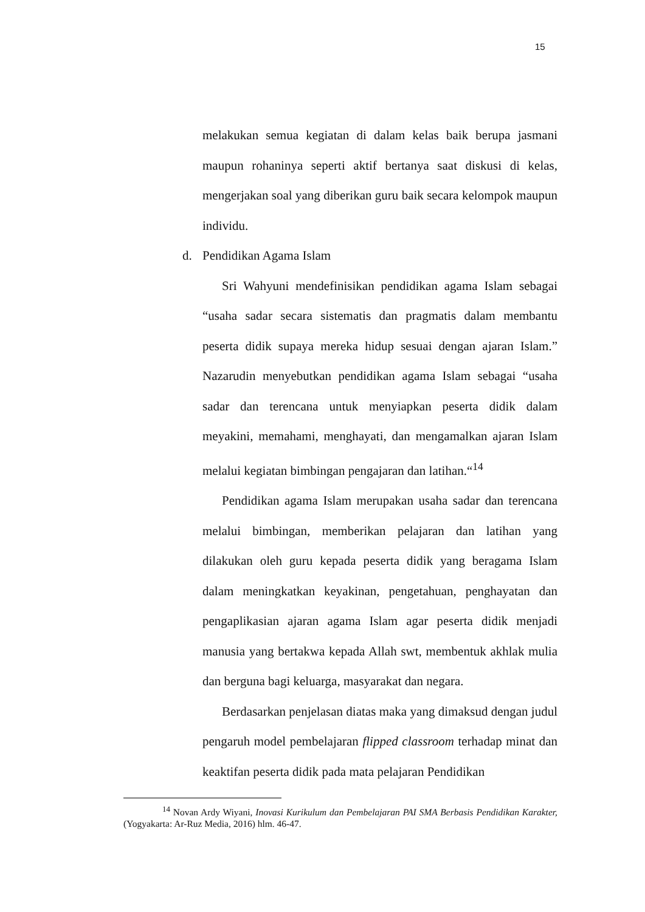15
melakukan semua kegiatan di dalam kelas baik berupa jasmani maupun rohaninya seperti aktif bertanya saat diskusi di kelas, mengerjakan soal yang diberikan guru baik secara kelompok maupun individu.
d. Pendidikan Agama Islam
Sri Wahyuni mendefinisikan pendidikan agama Islam sebagai “usaha sadar secara sistematis dan pragmatis dalam membantu peserta didik supaya mereka hidup sesuai dengan ajaran Islam.” Nazarudin menyebutkan pendidikan agama Islam sebagai “usaha sadar dan terencana untuk menyiapkan peserta didik dalam meyakini, memahami, menghayati, dan mengamalkan ajaran Islam melalui kegiatan bimbingan pengajaran dan latihan.“<sup>14</sup>
Pendidikan agama Islam merupakan usaha sadar dan terencana melalui bimbingan, memberikan pelajaran dan latihan yang dilakukan oleh guru kepada peserta didik yang beragama Islam dalam meningkatkan keyakinan, pengetahuan, penghayatan dan pengaplikasian ajaran agama Islam agar peserta didik menjadi manusia yang bertakwa kepada Allah swt, membentuk akhlak mulia dan berguna bagi keluarga, masyarakat dan negara.
Berdasarkan penjelasan diatas maka yang dimaksud dengan judul pengaruh model pembelajaran flipped classroom terhadap minat dan keaktifan peserta didik pada mata pelajaran Pendidikan
<sup>14</sup> Novan Ardy Wiyani, Inovasi Kurikulum dan Pembelajaran PAI SMA Berbasis Pendidikan Karakter, (Yogyakarta: Ar-Ruz Media, 2016) hlm. 46-47.